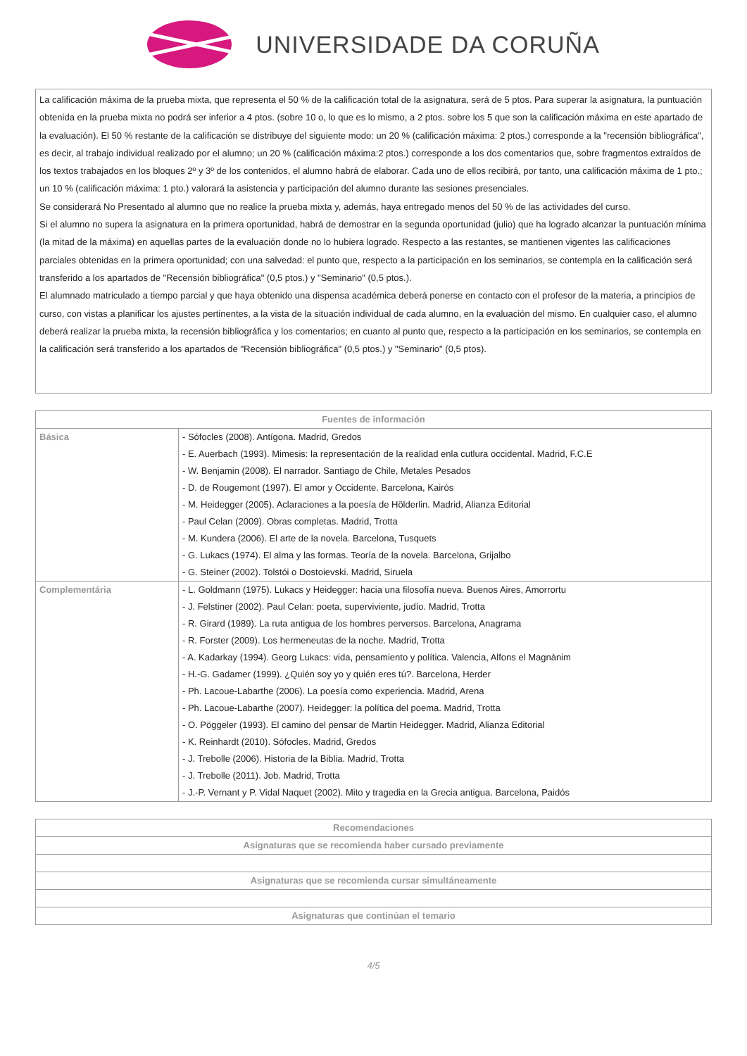UNIVERSIDADE DA CORUÑA
La calificación máxima de la prueba mixta, que representa el 50 % de la calificación total de la asignatura, será de 5 ptos. Para superar la asignatura, la puntuación obtenida en la prueba mixta no podrá ser inferior a 4 ptos. (sobre 10 o, lo que es lo mismo, a 2 ptos. sobre los 5 que son la calificación máxima en este apartado de la evaluación). El 50 % restante de la calificación se distribuye del siguiente modo: un 20 % (calificación máxima: 2 ptos.) corresponde a la "recensión bibliográfica", es decir, al trabajo individual realizado por el alumno; un 20 % (calificación máxima:2 ptos.) corresponde a los dos comentarios que, sobre fragmentos extraídos de los textos trabajados en los bloques 2º y 3º de los contenidos, el alumno habrá de elaborar. Cada uno de ellos recibirá, por tanto, una calificación máxima de 1 pto.; un 10 % (calificación máxima: 1 pto.) valorará la asistencia y participación del alumno durante las sesiones presenciales.
Se considerará No Presentado al alumno que no realice la prueba mixta y, además, haya entregado menos del 50 % de las actividades del curso.
Si el alumno no supera la asignatura en la primera oportunidad, habrá de demostrar en la segunda oportunidad (julio) que ha logrado alcanzar la puntuación mínima (la mitad de la máxima) en aquellas partes de la evaluación donde no lo hubiera logrado. Respecto a las restantes, se mantienen vigentes las calificaciones parciales obtenidas en la primera oportunidad; con una salvedad: el punto que, respecto a la participación en los seminarios, se contempla en la calificación será transferido a los apartados de "Recensión bibliográfica" (0,5 ptos.) y "Seminario" (0,5 ptos.).
El alumnado matriculado a tiempo parcial y que haya obtenido una dispensa académica deberá ponerse en contacto con el profesor de la materia, a principios de curso, con vistas a planificar los ajustes pertinentes, a la vista de la situación individual de cada alumno, en la evaluación del mismo. En cualquier caso, el alumno deberá realizar la prueba mixta, la recensión bibliográfica y los comentarios; en cuanto al punto que, respecto a la participación en los seminarios, se contempla en la calificación será transferido a los apartados de "Recensión bibliográfica" (0,5 ptos.) y "Seminario" (0,5 ptos).
| Fuentes de información | |
| --- | --- |
| Básica | - Sófocles (2008). Antígona. Madrid, Gredos - E. Auerbach (1993). Mimesis: la representación de la realidad enla cutlura occidental. Madrid, F.C.E - W. Benjamin (2008). El narrador. Santiago de Chile, Metales Pesados - D. de Rougemont (1997). El amor y Occidente. Barcelona, Kairós - M. Heidegger (2005). Aclaraciones a la poesía de Hölderlin. Madrid, Alianza Editorial - Paul Celan (2009). Obras completas. Madrid, Trotta - M. Kundera (2006). El arte de la novela. Barcelona, Tusquets - G. Lukacs (1974). El alma y las formas. Teoría de la novela. Barcelona, Grijalbo - G. Steiner (2002). Tolstói o Dostoievski. Madrid, Siruela |
| Complementária | - L. Goldmann (1975). Lukacs y Heidegger: hacia una filosofía nueva. Buenos Aires, Amorrortu - J. Felstiner (2002). Paul Celan: poeta, superviviente, judío. Madrid, Trotta - R. Girard (1989). La ruta antigua de los hombres perversos. Barcelona, Anagrama - R. Forster (2009). Los hermeneutas de la noche. Madrid, Trotta - A. Kadarkay (1994). Georg Lukacs: vida, pensamiento y política. Valencia, Alfons el Magnànim - H.-G. Gadamer (1999). ¿Quién soy yo y quién eres tú?. Barcelona, Herder - Ph. Lacoue-Labarthe (2006). La poesía como experiencia. Madrid, Arena - Ph. Lacoue-Labarthe (2007). Heidegger: la política del poema. Madrid, Trotta - O. Pöggeler (1993). El camino del pensar de Martin Heidegger. Madrid, Alianza Editorial - K. Reinhardt (2010). Sófocles. Madrid, Gredos - J. Trebolle (2006). Historia de la Biblia. Madrid, Trotta - J. Trebolle (2011). Job. Madrid, Trotta - J.-P. Vernant y P. Vidal Naquet (2002). Mito y tragedia en la Grecia antigua. Barcelona, Paidós |
| Recomendaciones |
| --- |
| Asignaturas que se recomienda haber cursado previamente |
| Asignaturas que se recomienda cursar simultáneamente |
| Asignaturas que continúan el temario |
4/5